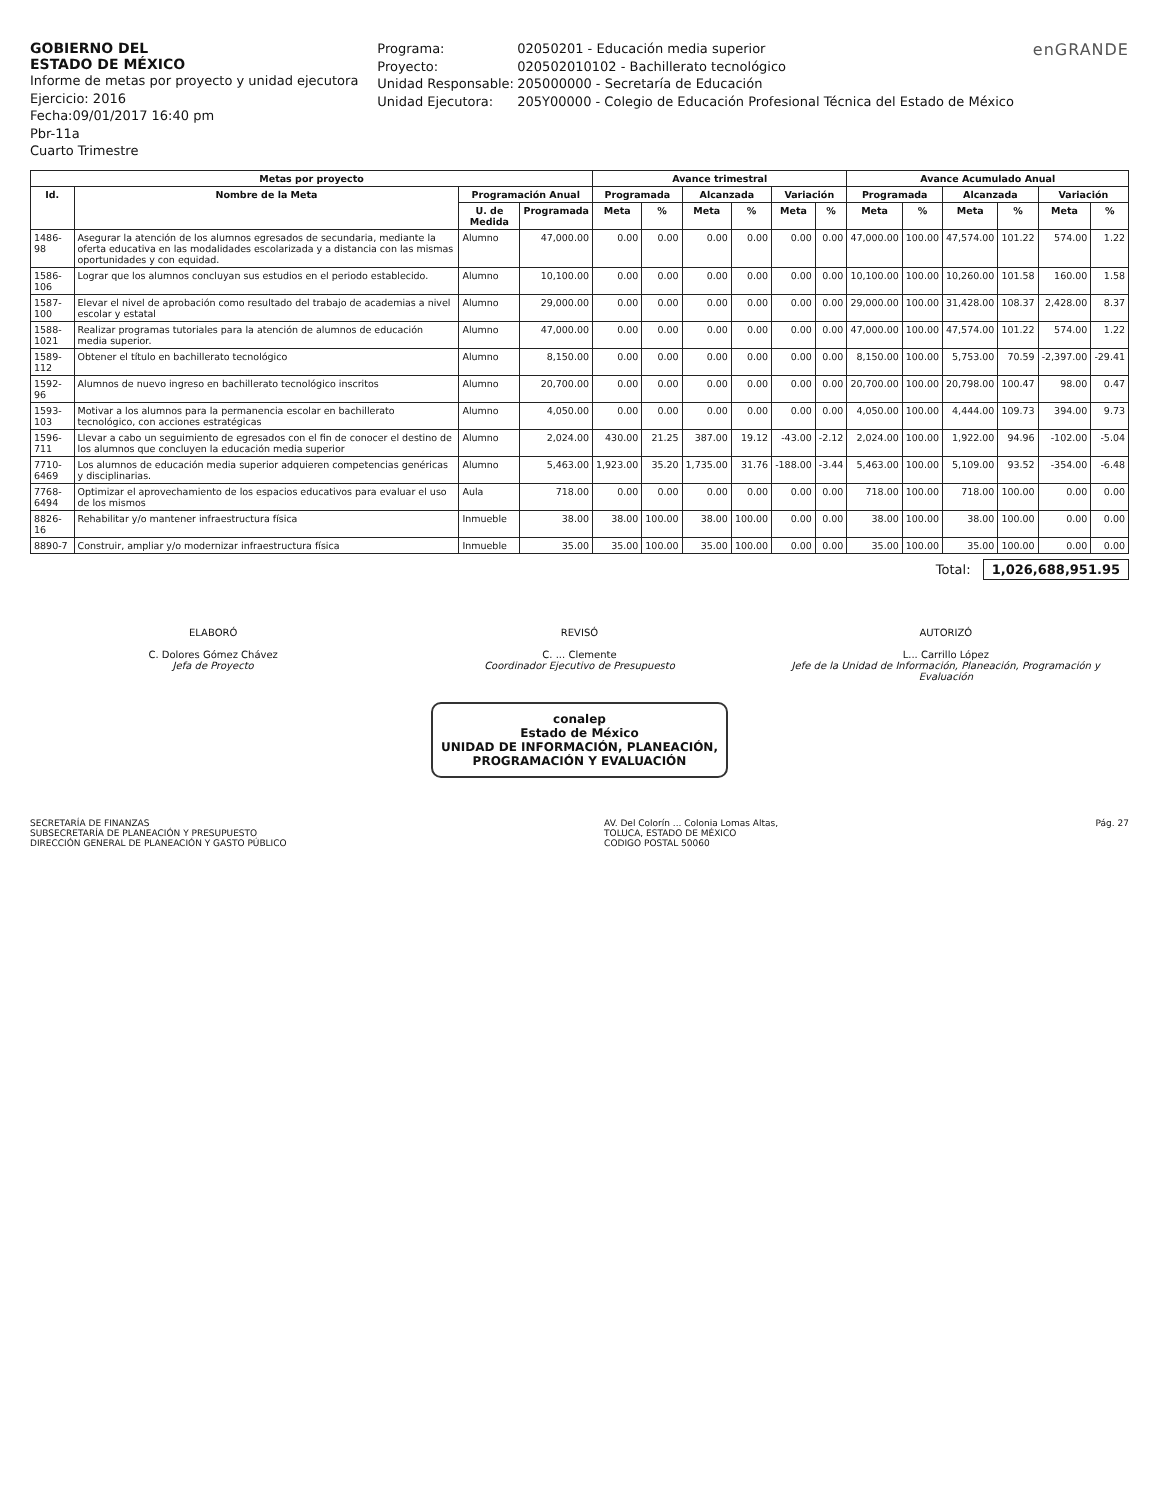GOBIERNO DEL
ESTADO DE MÉXICO
Informe de metas por proyecto y unidad ejecutora
Ejercicio: 2016
Fecha:09/01/2017 16:40 pm
Pbr-11a
Cuarto Trimestre
Programa: 02050201 - Educación media superior
Proyecto: 020502010102 - Bachillerato tecnológico
Unidad Responsable: 205000000 - Secretaría de Educación
Unidad Ejecutora: 205Y00000 - Colegio de Educación Profesional Técnica del Estado de México
enGRANDE
| Metas por proyecto | | | | Avance trimestral | | | | | | Avance Acumulado Anual | | | | | |
| --- | --- | --- | --- | --- | --- | --- | --- | --- | --- | --- | --- | --- | --- | --- | --- |
| Id. | Nombre de la Meta | Programación Anual | | Programada | | Alcanzada | | Variación | | Programada | | Alcanzada | | Variación | |
| | | U. de Medida | Programada | Meta | % | Meta | % | Meta | % | Meta | % | Meta | % | Meta | % |
| 1486-98 | Asegurar la atención de los alumnos egresados de secundaria, mediante la oferta educativa en las modalidades escolarizada y a distancia con las mismas oportunidades y con equidad. | Alumno | 47,000.00 | 0.00 | 0.00 | 0.00 | 0.00 | 0.00 | 0.00 | 47,000.00 | 100.00 | 47,574.00 | 101.22 | 574.00 | 1.22 |
| 1586-106 | Lograr que los alumnos concluyan sus estudios en el periodo establecido. | Alumno | 10,100.00 | 0.00 | 0.00 | 0.00 | 0.00 | 0.00 | 0.00 | 10,100.00 | 100.00 | 10,260.00 | 101.58 | 160.00 | 1.58 |
| 1587-100 | Elevar el nivel de aprobación como resultado del trabajo de academias a nivel escolar y estatal | Alumno | 29,000.00 | 0.00 | 0.00 | 0.00 | 0.00 | 0.00 | 0.00 | 29,000.00 | 100.00 | 31,428.00 | 108.37 | 2,428.00 | 8.37 |
| 1588-1021 | Realizar programas tutoriales para la atención de alumnos de educación media superior. | Alumno | 47,000.00 | 0.00 | 0.00 | 0.00 | 0.00 | 0.00 | 0.00 | 47,000.00 | 100.00 | 47,574.00 | 101.22 | 574.00 | 1.22 |
| 1589-112 | Obtener el título en bachillerato tecnológico | Alumno | 8,150.00 | 0.00 | 0.00 | 0.00 | 0.00 | 0.00 | 0.00 | 8,150.00 | 100.00 | 5,753.00 | 70.59 | -2,397.00 | -29.41 |
| 1592-96 | Alumnos de nuevo ingreso en bachillerato tecnológico inscritos | Alumno | 20,700.00 | 0.00 | 0.00 | 0.00 | 0.00 | 0.00 | 0.00 | 20,700.00 | 100.00 | 20,798.00 | 100.47 | 98.00 | 0.47 |
| 1593-103 | Motivar a los alumnos para la permanencia escolar en bachillerato tecnológico, con acciones estratégicas | Alumno | 4,050.00 | 0.00 | 0.00 | 0.00 | 0.00 | 0.00 | 0.00 | 4,050.00 | 100.00 | 4,444.00 | 109.73 | 394.00 | 9.73 |
| 1596-711 | Llevar a cabo un seguimiento de egresados con el fin de conocer el destino de los alumnos que concluyen la educación media superior | Alumno | 2,024.00 | 430.00 | 21.25 | 387.00 | 19.12 | -43.00 | -2.12 | 2,024.00 | 100.00 | 1,922.00 | 94.96 | -102.00 | -5.04 |
| 7710-6469 | Los alumnos de educación media superior adquieren competencias genéricas y disciplinarias. | Alumno | 5,463.00 | 1,923.00 | 35.20 | 1,735.00 | 31.76 | -188.00 | -3.44 | 5,463.00 | 100.00 | 5,109.00 | 93.52 | -354.00 | -6.48 |
| 7768-6494 | Optimizar el aprovechamiento de los espacios educativos para evaluar el uso de los mismos | Aula | 718.00 | 0.00 | 0.00 | 0.00 | 0.00 | 0.00 | 0.00 | 718.00 | 100.00 | 718.00 | 100.00 | 0.00 | 0.00 |
| 8826-16 | Rehabilitar y/o mantener infraestructura física | Inmueble | 38.00 | 38.00 | 100.00 | 38.00 | 100.00 | 0.00 | 0.00 | 38.00 | 100.00 | 38.00 | 100.00 | 0.00 | 0.00 |
| 8890-7 | Construir, ampliar y/o modernizar infraestructura física | Inmueble | 35.00 | 35.00 | 100.00 | 35.00 | 100.00 | 0.00 | 0.00 | 35.00 | 100.00 | 35.00 | 100.00 | 0.00 | 0.00 |
Total: 1,026,688,951.95
ELABORÓ
C. Dolores Gómez Chávez
Jefa de Proyecto
REVISÓ
C. ... Clemente
Coordinador Ejecutivo de Presupuesto
AUTORIZÓ
L... Carrillo López
Jefe de la Unidad de Información, Planeación, Programación y Evaluación
conalep
Estado de México
UNIDAD DE INFORMACIÓN, PLANEACIÓN,
PROGRAMACIÓN Y EVALUACIÓN
SECRETARÍA DE FINANZAS
SUBSECRETARÍA DE PLANEACIÓN Y PRESUPUESTO
DIRECCIÓN GENERAL DE PLANEACIÓN Y GASTO PÚBLICO
AV. Del Colorín ... Colonia Lomas Altas,
TOLUCA, ESTADO DE MÉXICO
CODIGO POSTAL 50060
Pág. 27